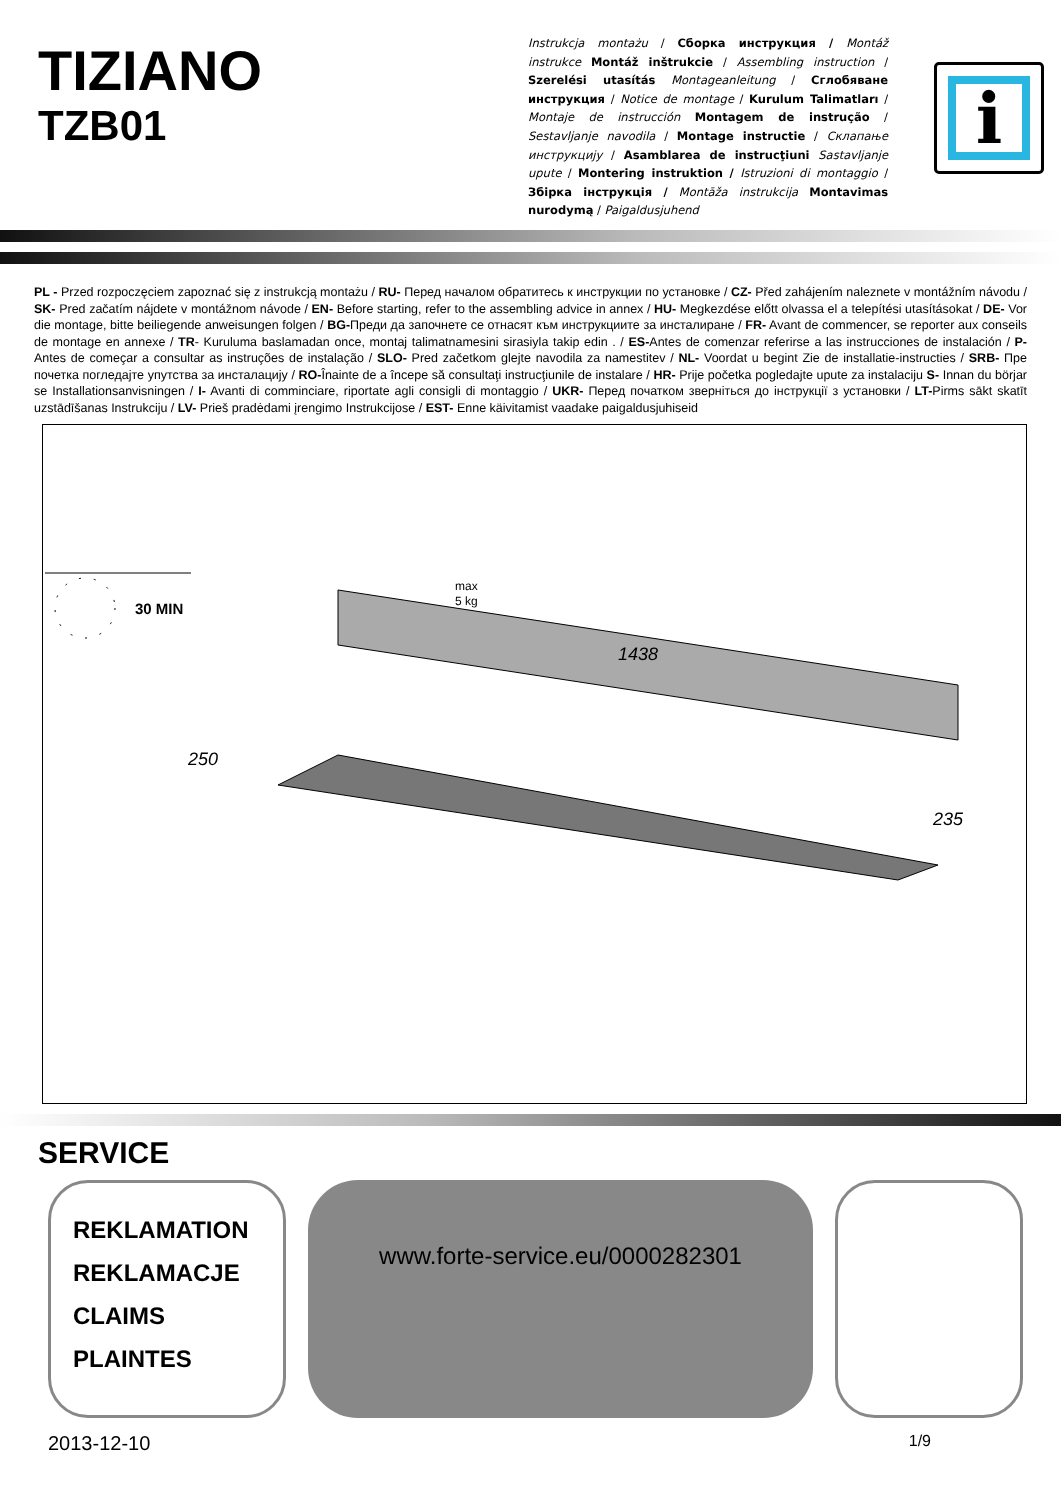TIZIANO
TZB01
Instrukcja montażu / Сборка инструкция / Montáž instrukce Montáž inštrukcie / Assembling instruction / Szerelési utasítás Montageanleitung / Сглобяване инструкция / Notice de montage / Kurulum Talimatları / Montaje de instrucción Montagem de instrução / Sestavljanje navodila / Montage instructie / Склапање инструкцију / Asamblarea de instrucţiuni Sastavljanje upute / Montering instruktion / Istruzioni di montaggio / Збірка інструкція / Montāža instrukcija Montavimas nurodymą / Paigaldusjuhend
i
PL - Przed rozpoczęciem zapoznać się z instrukcją montażu / RU- Перед началом обратитесь к инструкции по установке / CZ- Před zahájením naleznete v montážním návodu / SK- Pred začatím nájdete v montážnom návode / EN- Before starting, refer to the assembling advice in annex / HU- Megkezdése előtt olvassa el a telepítési utasításokat / DE- Vor die montage, bitte beiliegende anweisungen folgen / BG-Преди да започнете се отнасят към инструкциите за инсталиране / FR- Avant de commencer, se reporter aux conseils de montage en annexe / TR- Kuruluma baslamadan once, montaj talimatnamesini sirasiyla takip edin . / ES-Antes de comenzar referirse a las instrucciones de instalación / P- Antes de começar a consultar as instruções de instalação / SLO- Pred začetkom glejte navodila za namestitev / NL- Voordat u begint Zie de installatie-instructies / SRB- Пре почетка погледајте упутства за инсталацију / RO-Înainte de a începe să consultaţi instrucţiunile de instalare / HR- Prije početka pogledajte upute za instalaciju S- Innan du börjar se Installationsanvisningen / I- Avanti di comminciare, riportate agli consigli di montaggio / UKR- Перед початком зверніться до інструкції з установки / LT-Pirms sākt skatīt uzstādīšanas Instrukciju / LV- Prieš pradėdami įrengimo Instrukcijose / EST- Enne käivitamist vaadake paigaldusjuhiseid
1438
250
235
max
5 kg
30 MIN
SERVICE
REKLAMATION
REKLAMACJE
CLAIMS
PLAINTES
www.forte-service.eu/0000282301
2013-12-10 1/9